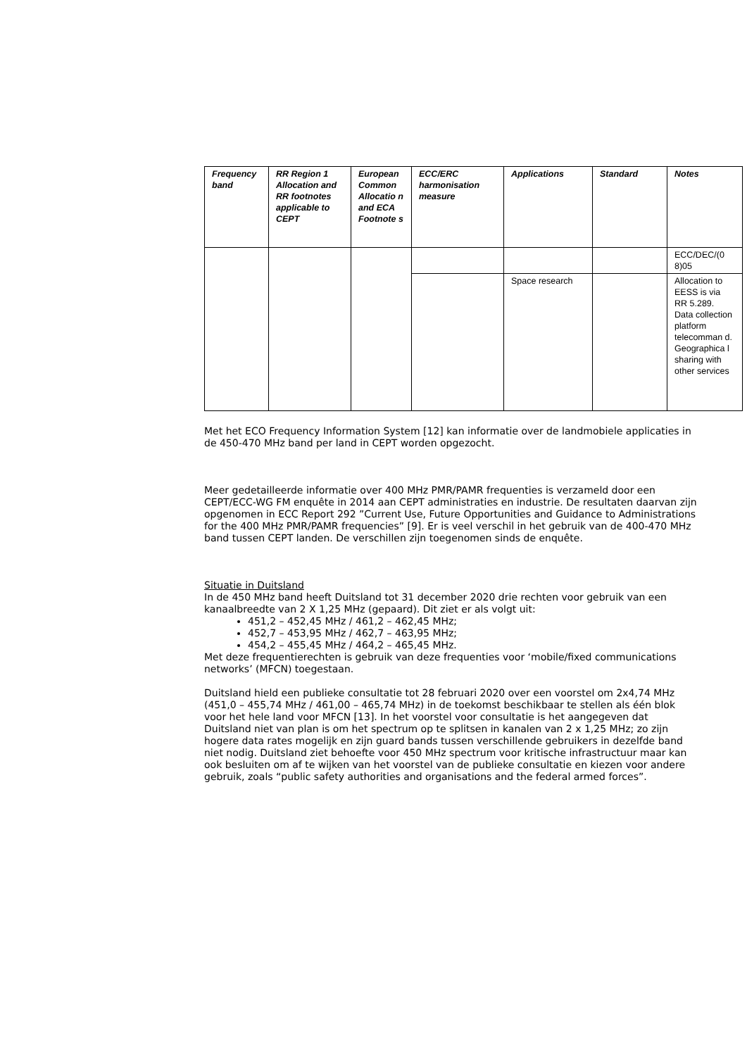| Frequency band | RR Region 1 Allocation and RR footnotes applicable to CEPT | European Common Allocatio n and ECA Footnote s | ECC/ERC harmonisation measure | Applications | Standard | Notes |
| --- | --- | --- | --- | --- | --- | --- |
| | | | | | | ECC/DEC/(0 8)05 |
| | | | | Space research | | Allocation to EESS is via RR 5.289. Data collection platform telecomman d. Geographica l sharing with other services |
Met het ECO Frequency Information System [12] kan informatie over de landmobiele applicaties in de 450-470 MHz band per land in CEPT worden opgezocht.
Meer gedetailleerde informatie over 400 MHz PMR/PAMR frequenties is verzameld door een CEPT/ECC-WG FM enquête in 2014 aan CEPT administraties en industrie. De resultaten daarvan zijn opgenomen in ECC Report 292 ”Current Use, Future Opportunities and Guidance to Administrations for the 400 MHz PMR/PAMR frequencies” [9]. Er is veel verschil in het gebruik van de 400-470 MHz band tussen CEPT landen. De verschillen zijn toegenomen sinds de enquête.
Situatie in Duitsland
In de 450 MHz band heeft Duitsland tot 31 december 2020 drie rechten voor gebruik van een kanaalbreedte van 2 X 1,25 MHz (gepaard). Dit ziet er als volgt uit:
451,2 – 452,45 MHz / 461,2 – 462,45 MHz;
452,7 – 453,95 MHz / 462,7 – 463,95 MHz;
454,2 – 455,45 MHz / 464,2 – 465,45 MHz.
Met deze frequentierechten is gebruik van deze frequenties voor ‘mobile/fixed communications networks’ (MFCN) toegestaan.
Duitsland hield een publieke consultatie tot 28 februari 2020 over een voorstel om 2x4,74 MHz (451,0 – 455,74 MHz / 461,00 – 465,74 MHz) in de toekomst beschikbaar te stellen als één blok voor het hele land voor MFCN [13]. In het voorstel voor consultatie is het aangegeven dat Duitsland niet van plan is om het spectrum op te splitsen in kanalen van 2 x 1,25 MHz; zo zijn hogere data rates mogelijk en zijn guard bands tussen verschillende gebruikers in dezelfde band niet nodig. Duitsland ziet behoefte voor 450 MHz spectrum voor kritische infrastructuur maar kan ook besluiten om af te wijken van het voorstel van de publieke consultatie en kiezen voor andere gebruik, zoals “public safety authorities and organisations and the federal armed forces”.